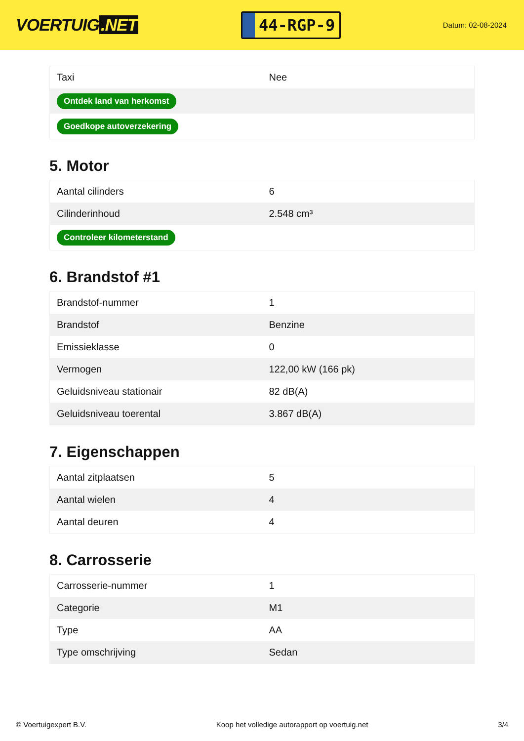VOERTUIG.NET
44-RGP-9
Datum: 02-08-2024
| Taxi | Nee |
| Ontdek land van herkomst | |
| Goedkope autoverzekering | |
5. Motor
| Aantal cilinders | 6 |
| Cilinderinhoud | 2.548 cm³ |
| Controleer kilometerstand | |
6. Brandstof #1
| Brandstof-nummer | 1 |
| Brandstof | Benzine |
| Emissieklasse | 0 |
| Vermogen | 122,00 kW (166 pk) |
| Geluidsniveau stationair | 82 dB(A) |
| Geluidsniveau toerental | 3.867 dB(A) |
7. Eigenschappen
| Aantal zitplaatsen | 5 |
| Aantal wielen | 4 |
| Aantal deuren | 4 |
8. Carrosserie
| Carrosserie-nummer | 1 |
| Categorie | M1 |
| Type | AA |
| Type omschrijving | Sedan |
© Voertuigexpert B.V. Koop het volledige autorapport op voertuig.net 3/4